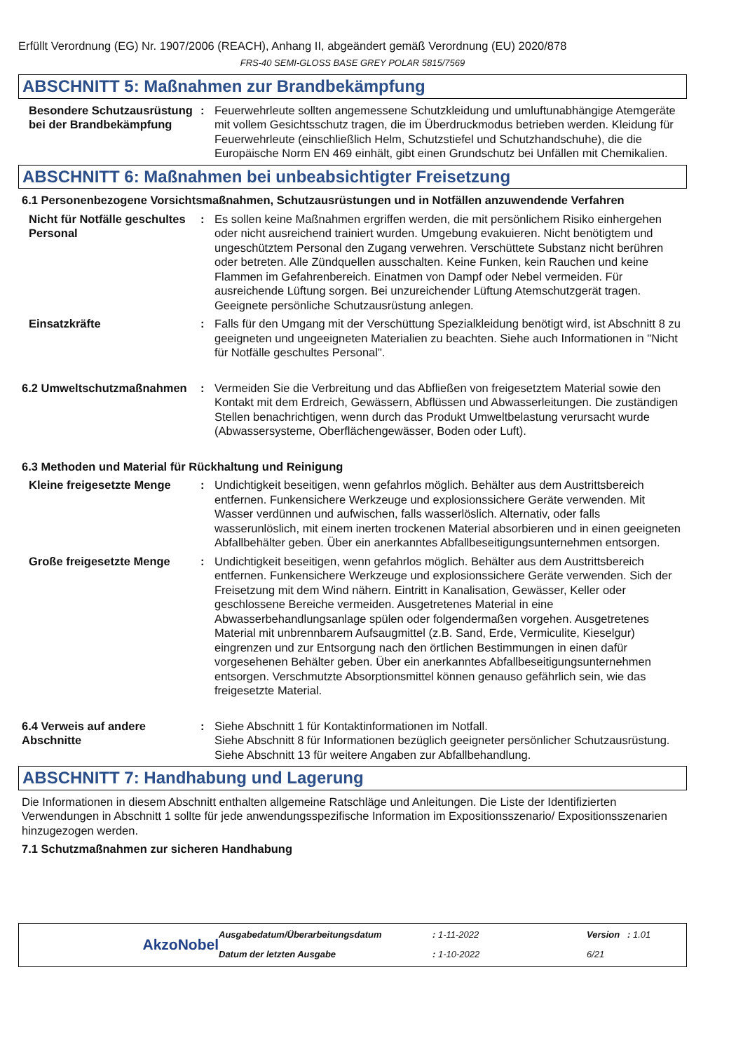Erfüllt Verordnung (EG) Nr. 1907/2006 (REACH), Anhang II, abgeändert gemäß Verordnung (EU) 2020/878
FRS-40 SEMI-GLOSS BASE GREY POLAR 5815/7569
ABSCHNITT 5: Maßnahmen zur Brandbekämpfung
Besondere Schutzausrüstung bei der Brandbekämpfung
: Feuerwehrleute sollten angemessene Schutzkleidung und umluftunabhängige Atemgeräte mit vollem Gesichtsschutz tragen, die im Überdruckmodus betrieben werden. Kleidung für Feuerwehrleute (einschließlich Helm, Schutzstiefel und Schutzhandschuhe), die die Europäische Norm EN 469 einhält, gibt einen Grundschutz bei Unfällen mit Chemikalien.
ABSCHNITT 6: Maßnahmen bei unbeabsichtigter Freisetzung
6.1 Personenbezogene Vorsichtsmaßnahmen, Schutzausrüstungen und in Notfällen anzuwendende Verfahren
Nicht für Notfälle geschultes Personal
: Es sollen keine Maßnahmen ergriffen werden, die mit persönlichem Risiko einhergehen oder nicht ausreichend trainiert wurden. Umgebung evakuieren. Nicht benötigtem und ungeschütztem Personal den Zugang verwehren. Verschüttete Substanz nicht berühren oder betreten. Alle Zündquellen ausschalten. Keine Funken, kein Rauchen und keine Flammen im Gefahrenbereich. Einatmen von Dampf oder Nebel vermeiden. Für ausreichende Lüftung sorgen. Bei unzureichender Lüftung Atemschutzgerät tragen. Geeignete persönliche Schutzausrüstung anlegen.
Einsatzkräfte : Falls für den Umgang mit der Verschüttung Spezialkleidung benötigt wird, ist Abschnitt 8 zu geeigneten und ungeeigneten Materialien zu beachten. Siehe auch Informationen in "Nicht für Notfälle geschultes Personal".
6.2 Umweltschutzmaßnahmen : Vermeiden Sie die Verbreitung und das Abfließen von freigesetztem Material sowie den Kontakt mit dem Erdreich, Gewässern, Abflüssen und Abwasserleitungen. Die zuständigen Stellen benachrichtigen, wenn durch das Produkt Umweltbelastung verursacht wurde (Abwassersysteme, Oberflächengewässer, Boden oder Luft).
6.3 Methoden und Material für Rückhaltung und Reinigung
Kleine freigesetzte Menge
: Undichtigkeit beseitigen, wenn gefahrlos möglich. Behälter aus dem Austrittsbereich entfernen. Funkensichere Werkzeuge und explosionssichere Geräte verwenden. Mit Wasser verdünnen und aufwischen, falls wasserlöslich. Alternativ, oder falls wasserunlöslich, mit einem inerten trockenen Material absorbieren und in einen geeigneten Abfallbehälter geben. Über ein anerkanntes Abfallbeseitigungsunternehmen entsorgen.
Große freigesetzte Menge : Undichtigkeit beseitigen, wenn gefahrlos möglich. Behälter aus dem Austrittsbereich entfernen. Funkensichere Werkzeuge und explosionssichere Geräte verwenden. Sich der Freisetzung mit dem Wind nähern. Eintritt in Kanalisation, Gewässer, Keller oder geschlossene Bereiche vermeiden. Ausgetretenes Material in eine Abwasserbehandlungsanlage spülen oder folgendermaßen vorgehen. Ausgetretenes Material mit unbrennbarem Aufsaugmittel (z.B. Sand, Erde, Vermiculite, Kieselgur) eingrenzen und zur Entsorgung nach den örtlichen Bestimmungen in einen dafür vorgesehenen Behälter geben. Über ein anerkanntes Abfallbeseitigungsunternehmen entsorgen. Verschmutzte Absorptionsmittel können genauso gefährlich sein, wie das freigesetzte Material.
6.4 Verweis auf andere Abschnitte
: Siehe Abschnitt 1 für Kontaktinformationen im Notfall.
Siehe Abschnitt 8 für Informationen bezüglich geeigneter persönlicher Schutzausrüstung.
Siehe Abschnitt 13 für weitere Angaben zur Abfallbehandlung.
ABSCHNITT 7: Handhabung und Lagerung
Die Informationen in diesem Abschnitt enthalten allgemeine Ratschläge und Anleitungen. Die Liste der Identifizierten Verwendungen in Abschnitt 1 sollte für jede anwendungsspezifische Information im Expositionsszenario/ Expositionsszenarien hinzugezogen werden.
7.1 Schutzmaßnahmen zur sicheren Handhabung
Ausgabedatum/Überarbeitungsdatum: 1-11-2022 Version : 1.01 AkzoNobel Datum der letzten Ausgabe: 1-10-2022 6/21